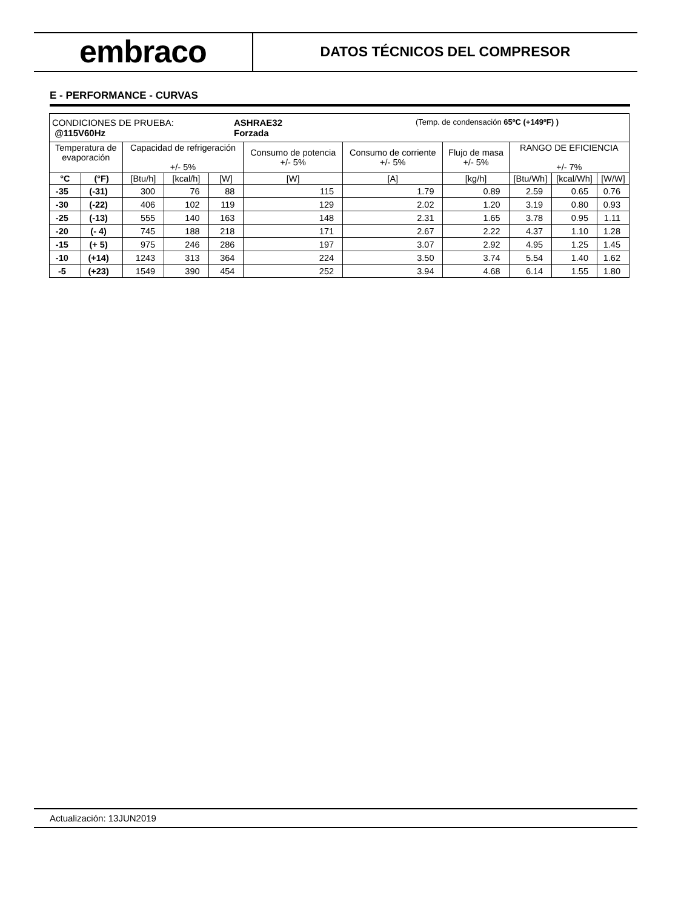embraco
DATOS TÉCNICOS DEL COMPRESOR
E - PERFORMANCE - CURVAS
| CONDICIONES DE PRUEBA: @115V60Hz ASHRAE32 Forzada (Temp. de condensación 65ºC (+149ºF) ) | | | | | | | | | | |
| Temperatura de evaporación | | Capacidad de refrigeración +/- 5% | | | Consumo de potencia +/- 5% | Consumo de corriente +/- 5% | Flujo de masa +/- 5% | RANGO DE EFICIENCIA +/- 7% | | |
| °C | (°F) | [Btu/h] | [kcal/h] | [W] | [W] | [A] | [kg/h] | [Btu/Wh] | [kcal/Wh] | [W/W] |
| -35 | (-31) | 300 | 76 | 88 | 115 | 1.79 | 0.89 | 2.59 | 0.65 | 0.76 |
| -30 | (-22) | 406 | 102 | 119 | 129 | 2.02 | 1.20 | 3.19 | 0.80 | 0.93 |
| -25 | (-13) | 555 | 140 | 163 | 148 | 2.31 | 1.65 | 3.78 | 0.95 | 1.11 |
| -20 | (- 4) | 745 | 188 | 218 | 171 | 2.67 | 2.22 | 4.37 | 1.10 | 1.28 |
| -15 | (+ 5) | 975 | 246 | 286 | 197 | 3.07 | 2.92 | 4.95 | 1.25 | 1.45 |
| -10 | (+14) | 1243 | 313 | 364 | 224 | 3.50 | 3.74 | 5.54 | 1.40 | 1.62 |
| -5 | (+23) | 1549 | 390 | 454 | 252 | 3.94 | 4.68 | 6.14 | 1.55 | 1.80 |
Actualización: 13JUN2019